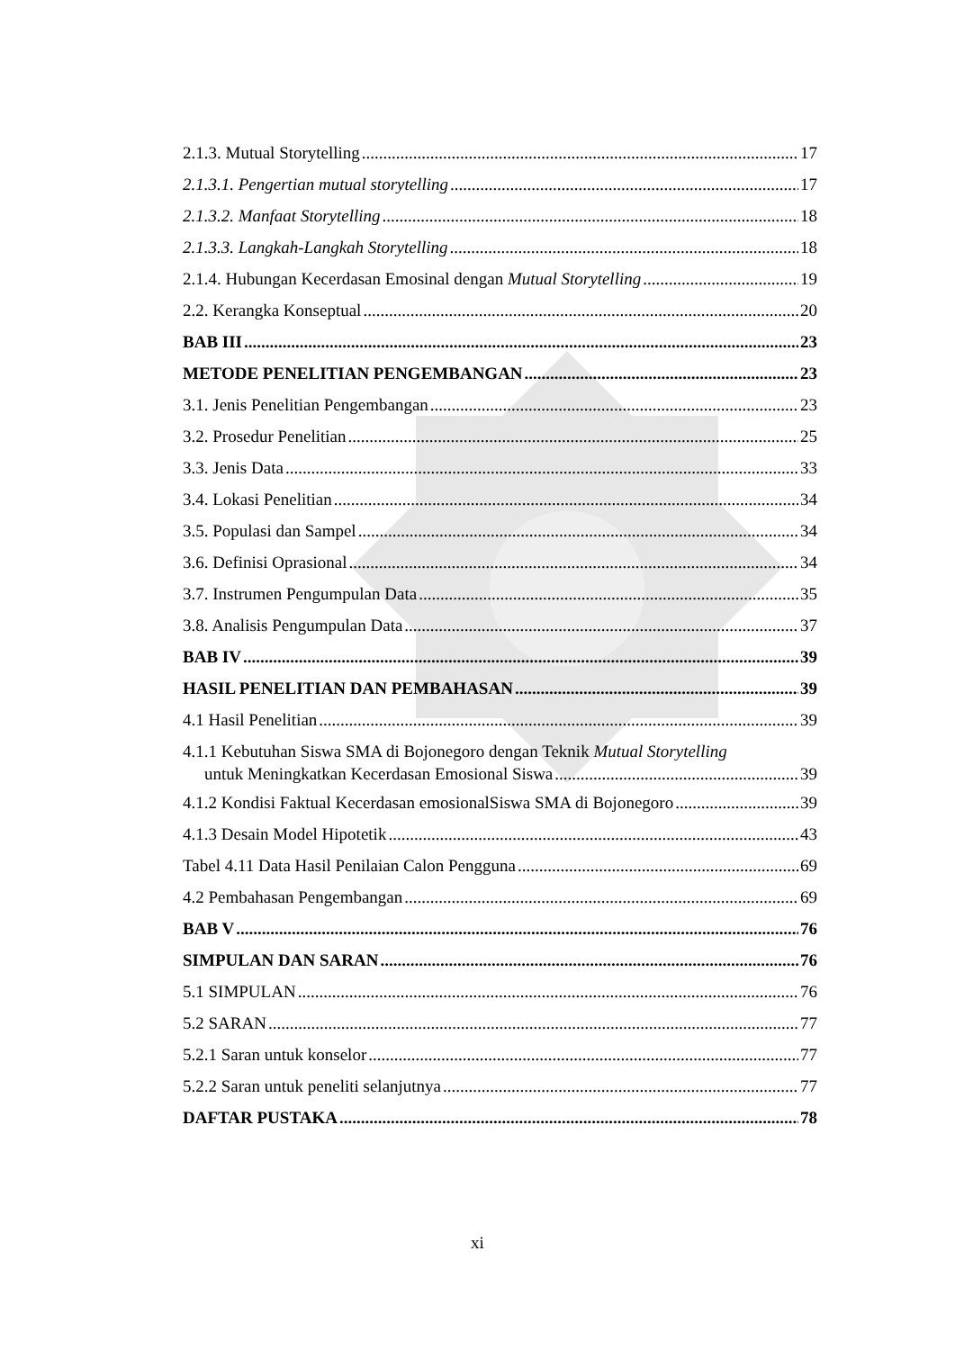2.1.3. Mutual Storytelling 17
2.1.3.1. Pengertian mutual storytelling 17
2.1.3.2. Manfaat Storytelling 18
2.1.3.3. Langkah-Langkah Storytelling 18
2.1.4. Hubungan Kecerdasan Emosinal dengan Mutual Storytelling 19
2.2. Kerangka Konseptual 20
BAB III 23
METODE PENELITIAN PENGEMBANGAN 23
3.1. Jenis Penelitian Pengembangan 23
3.2. Prosedur Penelitian 25
3.3. Jenis Data 33
3.4. Lokasi Penelitian 34
3.5. Populasi dan Sampel 34
3.6. Definisi Oprasional 34
3.7. Instrumen Pengumpulan Data 35
3.8. Analisis Pengumpulan Data 37
BAB IV 39
HASIL PENELITIAN DAN PEMBAHASAN 39
4.1 Hasil Penelitian 39
4.1.1 Kebutuhan Siswa SMA di Bojonegoro dengan Teknik Mutual Storytelling
untuk Meningkatkan Kecerdasan Emosional Siswa 39
4.1.2 Kondisi Faktual Kecerdasan emosionalSiswa SMA di Bojonegoro 39
4.1.3 Desain Model Hipotetik 43
Tabel 4.11 Data Hasil Penilaian Calon Pengguna 69
4.2 Pembahasan Pengembangan 69
BAB V 76
SIMPULAN DAN SARAN 76
5.1 SIMPULAN 76
5.2 SARAN 77
5.2.1 Saran untuk konselor 77
5.2.2 Saran untuk peneliti selanjutnya 77
DAFTAR PUSTAKA 78
xi